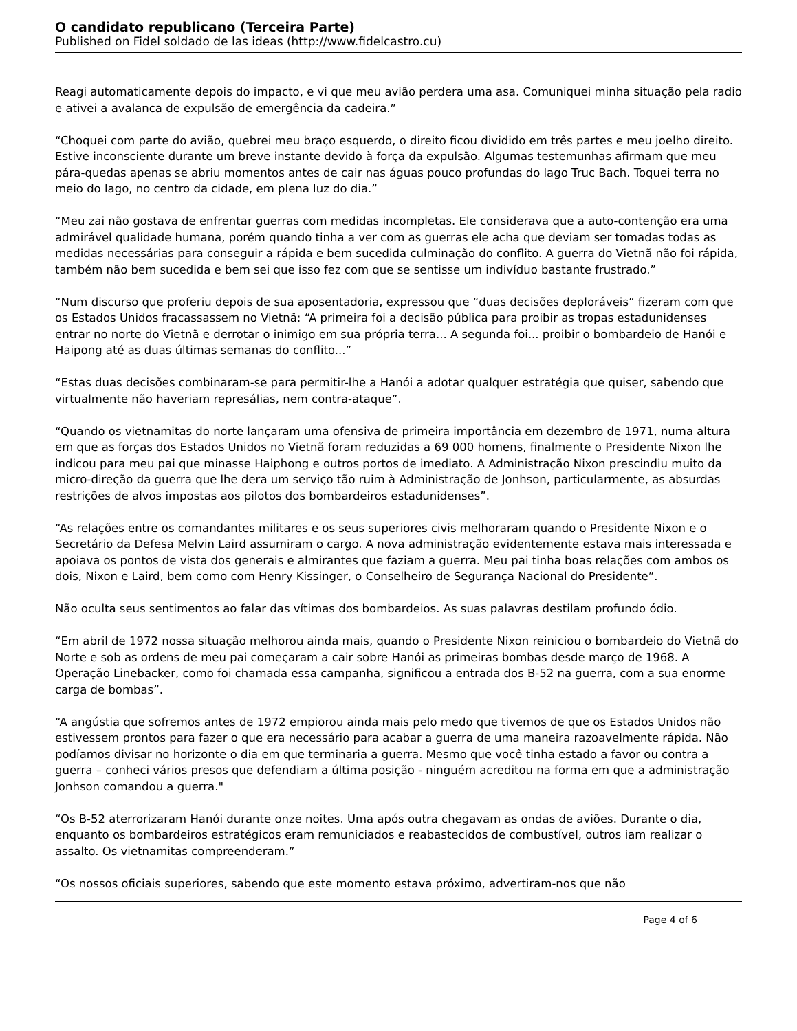O candidato republicano (Terceira Parte)
Published on Fidel soldado de las ideas (http://www.fidelcastro.cu)
Reagi automaticamente depois do impacto, e vi que meu avião perdera uma asa. Comuniquei minha situação pela radio e ativei a avalanca de expulsão de emergência da cadeira.”
“Choquei com parte do avião, quebrei meu braço esquerdo, o direito ficou dividido em três partes e meu joelho direito. Estive inconsciente durante um breve instante devido à força da expulsão. Algumas testemunhas afirmam que meu pára-quedas apenas se abriu momentos antes de cair nas águas pouco profundas do lago Truc Bach. Toquei terra no meio do lago, no centro da cidade, em plena luz do dia.”
“Meu zai não gostava de enfrentar guerras com medidas incompletas. Ele considerava que a auto-contenção era uma admirável qualidade humana, porém quando tinha a ver com as guerras ele acha que deviam ser tomadas todas as medidas necessárias para conseguir a rápida e bem sucedida culminação do conflito. A guerra do Vietnã não foi rápida, também não bem sucedida e bem sei que isso fez com que se sentisse um indivíduo bastante frustrado.”
“Num discurso que proferiu depois de sua aposentadoria, expressou que “duas decisões deploráveis” fizeram com que os Estados Unidos fracassassem no Vietnã: “A primeira foi a decisão pública para proibir as tropas estadunidenses entrar no norte do Vietnã e derrotar o inimigo em sua própria terra... A segunda foi... proibir o bombardeio de Hanói e Haipong até as duas últimas semanas do conflito...”
“Estas duas decisões combinaram-se para permitir-lhe a Hanói a adotar qualquer estratégia que quiser, sabendo que virtualmente não haveriam represálias, nem contra-ataque”.
“Quando os vietnamitas do norte lançaram uma ofensiva de primeira importância em dezembro de 1971, numa altura em que as forças dos Estados Unidos no Vietnã foram reduzidas a 69 000 homens, finalmente o Presidente Nixon lhe indicou para meu pai que minasse Haiphong e outros portos de imediato. A Administração Nixon prescindiu muito da micro-direção da guerra que lhe dera um serviço tão ruim à Administração de Jonhson, particularmente, as absurdas restrições de alvos impostas aos pilotos dos bombardeiros estadunidenses”.
“As relações entre os comandantes militares e os seus superiores civis melhoraram quando o Presidente Nixon e o Secretário da Defesa Melvin Laird assumiram o cargo. A nova administração evidentemente estava mais interessada e apoiava os pontos de vista dos generais e almirantes que faziam a guerra. Meu pai tinha boas relações com ambos os dois, Nixon e Laird, bem como com Henry Kissinger, o Conselheiro de Segurança Nacional do Presidente”.
Não oculta seus sentimentos ao falar das vítimas dos bombardeios. As suas palavras destilam profundo ódio.
“Em abril de 1972 nossa situação melhorou ainda mais, quando o Presidente Nixon reiniciou o bombardeio do Vietnã do Norte e sob as ordens de meu pai começaram a cair sobre Hanói as primeiras bombas desde março de 1968. A Operação Linebacker, como foi chamada essa campanha, significou a entrada dos B-52 na guerra, com a sua enorme carga de bombas”.
“A angústia que sofremos antes de 1972 empiorou ainda mais pelo medo que tivemos de que os Estados Unidos não estivessem prontos para fazer o que era necessário para acabar a guerra de uma maneira razoavelmente rápida. Não podíamos divisar no horizonte o dia em que terminaria a guerra. Mesmo que você tinha estado a favor ou contra a guerra – conheci vários presos que defendiam a última posição - ninguém acreditou na forma em que a administração Jonhson comandou a guerra."
“Os B-52 aterrorizaram Hanói durante onze noites. Uma após outra chegavam as ondas de aviões. Durante o dia, enquanto os bombardeiros estratégicos eram remuniciados e reabastecidos de combustível, outros iam realizar o assalto. Os vietnamitas compreenderam.”
“Os nossos oficiais superiores, sabendo que este momento estava próximo, advertiram-nos que não
Page 4 of 6